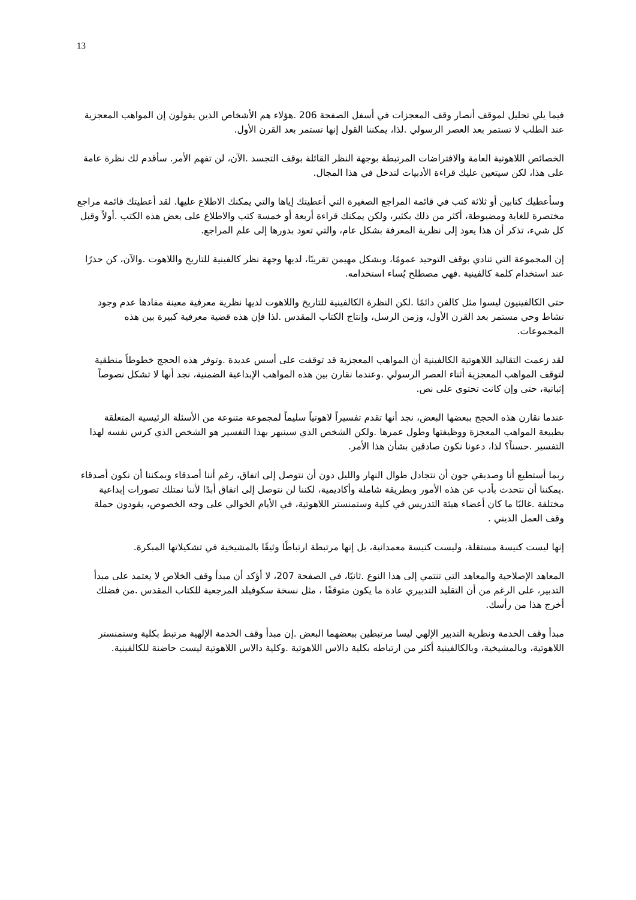13
فيما يلي تحليل لموقف أنصار وقف المعجزات في أسفل الصفحة 206 .هؤلاء هم الأشخاص الذين يقولون إن المواهب المعجزية عند الطلب لا تستمر بعد العصر الرسولي .لذا، يمكننا القول إنها تستمر بعد القرن الأول.
الخصائص اللاهوتية العامة والافتراضات المرتبطة بوجهة النظر القائلة بوقف التجسد .الآن، لن تفهم الأمر. سأقدم لك نظرة عامة على هذا، لكن سيتعين عليك قراءة الأدبيات لتدخل في هذا المجال.
وسأعطيك كتابين أو ثلاثة كتب في قائمة المراجع الصغيرة التي أعطيتك إياها والتي يمكنك الاطلاع عليها. لقد أعطيتك قائمة مراجع مختصرة للغاية ومضبوطة، أكثر من ذلك بكثير، ولكن يمكنك قراءة أربعة أو خمسة كتب والاطلاع على بعض هذه الكتب .أولاً وقبل كل شيء، تذكر أن هذا يعود إلى نظرية المعرفة بشكل عام، والتي تعود بدورها إلى علم المراجع.
إن المجموعة التي تنادي بوقف التوحيد عمومًا، وبشكل مهيمن تقريبًا، لديها وجهة نظر كالفينية للتاريخ واللاهوت .والآن، كن حذرًا عند استخدام كلمة كالفينية .فهي مصطلح يُساء استخدامه.
حتى الكالفينيون ليسوا مثل كالفن دائمًا .لكن النظرة الكالفينية للتاريخ واللاهوت لديها نظرية معرفية معينة مفادها عدم وجود نشاط وحي مستمر بعد القرن الأول، وزمن الرسل، وإنتاج الكتاب المقدس .لذا فإن هذه قضية معرفية كبيرة بين هذه المجموعات.
لقد زعمت التقاليد اللاهوتية الكالفينية أن المواهب المعجزية قد توقفت على أسس عديدة .وتوفر هذه الحجج خطوطاً منطقية لتوقف المواهب المعجزية أثناء العصر الرسولي .وعندما نقارن بين هذه المواهب الإبداعية الضمنية، نجد أنها لا تشكل نصوصاً إثباتية، حتى وإن كانت تحتوي على نص.
عندما نقارن هذه الحجج ببعضها البعض، نجد أنها تقدم تفسيراً لاهوتياً سليماً لمجموعة متنوعة من الأسئلة الرئيسية المتعلقة بطبيعة المواهب المعجزة ووظيفتها وطول عمرها .ولكن الشخص الذي سينبهر بهذا التفسير هو الشخص الذي كرس نفسه لهذا التفسير .حسناً؟ لذا، دعونا نكون صادقين بشأن هذا الأمر.
ربما أستطيع أنا وصديقي جون أن نتجادل طوال النهار والليل دون أن نتوصل إلى اتفاق، رغم أننا أصدقاء ويمكننا أن نكون أصدقاء .يمكننا أن نتحدث بأدب عن هذه الأمور وبطريقة شاملة وأكاديمية، لكننا لن نتوصل إلى اتفاق أبدًا لأننا نمتلك تصورات إبداعية مختلفة .غالبًا ما كان أعضاء هيئة التدريس في كلية وستمنستر اللاهوتية، في الأيام الخوالي على وجه الخصوص، يقودون حملة وقف العمل الديني .
إنها ليست كنيسة مستقلة، وليست كنيسة معمدانية، بل إنها مرتبطة ارتباطًا وثيقًا بالمشيخية في تشكيلاتها المبكرة.
المعاهد الإصلاحية والمعاهد التي تنتمي إلى هذا النوع .ثانيًا، في الصفحة 207، لا أؤكد أن مبدأ وقف الخلاص لا يعتمد على مبدأ التدبير، على الرغم من أن التقليد التدبيري عادة ما يكون متوقفًا ، مثل نسخة سكوفيلد المرجعية للكتاب المقدس .من فضلك أخرج هذا من رأسك.
مبدأ وقف الخدمة ونظرية التدبير الإلهي ليسا مرتبطين ببعضهما البعض .إن مبدأ وقف الخدمة الإلهية مرتبط بكلية وستمنستر اللاهوتية، وبالمشيخية، وبالكالفينية أكثر من ارتباطه بكلية دالاس اللاهوتية .وكلية دالاس اللاهوتية ليست حاضنة للكالفينية.